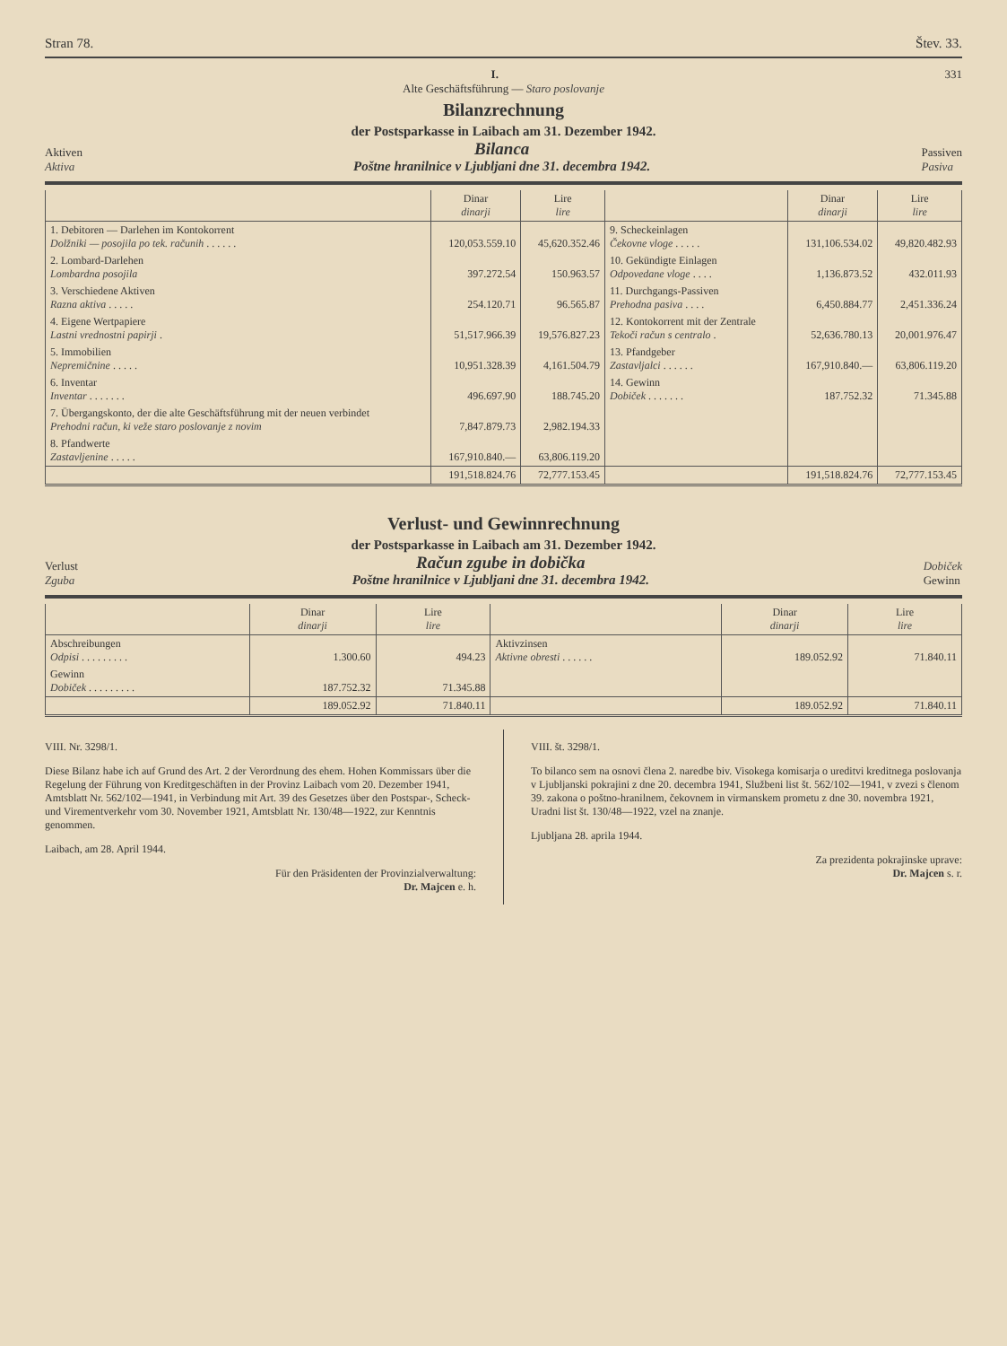Stran 78. Štev. 33.
I. 331
Alte Geschäftsführung — Staro poslovanje
Bilanzrechnung
der Postsparkasse in Laibach am 31. Dezember 1942.
Aktiven
Aktiva Bilanca
Poštne hranilnice v Ljubljani dne 31. decembra 1942. Passiven
Pasiva
| | Dinar dinarji | Lire lire | | Dinar dinarji | Lire lire |
| --- | --- | --- | --- | --- | --- |
| 1. Debitoren — Darlehen im Kontokorrent Dolžniki — posojila po tek. računih . . . . . . | 120,053.559.10 | 45,620.352.46 | 9. Scheckeinlagen Čekovne vloge . . . . . | 131,106.534.02 | 49,820.482.93 |
| 2. Lombard-Darlehen Lombardna posojila | 397.272.54 | 150.963.57 | 10. Gekündigte Einlagen Odpovedane vloge . . . . | 1,136.873.52 | 432.011.93 |
| 3. Verschiedene Aktiven Razna aktiva . . . . . | 254.120.71 | 96.565.87 | 11. Durchgangs-Passiven Prehodna pasiva . . . . | 6,450.884.77 | 2,451.336.24 |
| 4. Eigene Wertpapiere Lastni vrednostni papirji . | 51,517.966.39 | 19,576.827.23 | 12. Kontokorrent mit der Zentrale Tekoči račun s centralo . | 52,636.780.13 | 20,001.976.47 |
| 5. Immobilien Nepremičnine . . . . . | 10,951.328.39 | 4,161.504.79 | 13. Pfandgeber Zastavljalci . . . . . . | 167,910.840.— | 63,806.119.20 |
| 6. Inventar Inventar . . . . . . . | 496.697.90 | 188.745.20 | 14. Gewinn Dobiček . . . . . . . | 187.752.32 | 71.345.88 |
| 7. Übergangskonto, der die alte Geschäftsführung mit der neuen verbindet Prehodni račun, ki veže staro poslovanje z novim | 7,847.879.73 | 2,982.194.33 | | | |
| 8. Pfandwerte Zastavljenine . . . . . | 167,910.840.— | 63,806.119.20 | | | |
| | 191,518.824.76 | 72,777.153.45 | | 191,518.824.76 | 72,777.153.45 |
Verlust- und Gewinnrechnung
der Postsparkasse in Laibach am 31. Dezember 1942.
Verlust
Zguba Račun zgube in dobička
Poštne hranilnice v Ljubljani dne 31. decembra 1942. Dobiček
Gewinn
| | Dinar dinarji | Lire lire | | Dinar dinarji | Lire lire |
| --- | --- | --- | --- | --- | --- |
| Abschreibungen Odpisi . . . . . . . . . | 1.300.60 | 494.23 | Aktivzinsen Aktivne obresti . . . . . . | 189.052.92 | 71.840.11 |
| Gewinn Dobiček . . . . . . . . . | 187.752.32 | 71.345.88 | | | |
| | 189.052.92 | 71.840.11 | | 189.052.92 | 71.840.11 |
VIII. Nr. 3298/1.
Diese Bilanz habe ich auf Grund des Art. 2 der Verordnung des ehem. Hohen Kommissars über die Regelung der Führung von Kreditgeschäften in der Provinz Laibach vom 20. Dezember 1941, Amtsblatt Nr. 562/102—1941, in Verbindung mit Art. 39 des Gesetzes über den Postspar-, Scheck- und Virementverkehr vom 30. November 1921, Amtsblatt Nr. 130/48—1922, zur Kenntnis genommen.
Laibach, am 28. April 1944.
Für den Präsidenten der Provinzialverwaltung:
Dr. Majcen e. h.
VIII. št. 3298/1.
To bilanco sem na osnovi člena 2. naredbe biv. Visokega komisarja o ureditvi kreditnega poslovanja v Ljubljanski pokrajini z dne 20. decembra 1941, Službeni list št. 562/102—1941, v zvezi s členom 39. zakona o poštno-hranilnem, čekovnem in virmanskem prometu z dne 30. novembra 1921, Uradni list št. 130/48—1922, vzel na znanje.
Ljubljana 28. aprila 1944.
Za prezidenta pokrajinske uprave:
Dr. Majcen s. r.